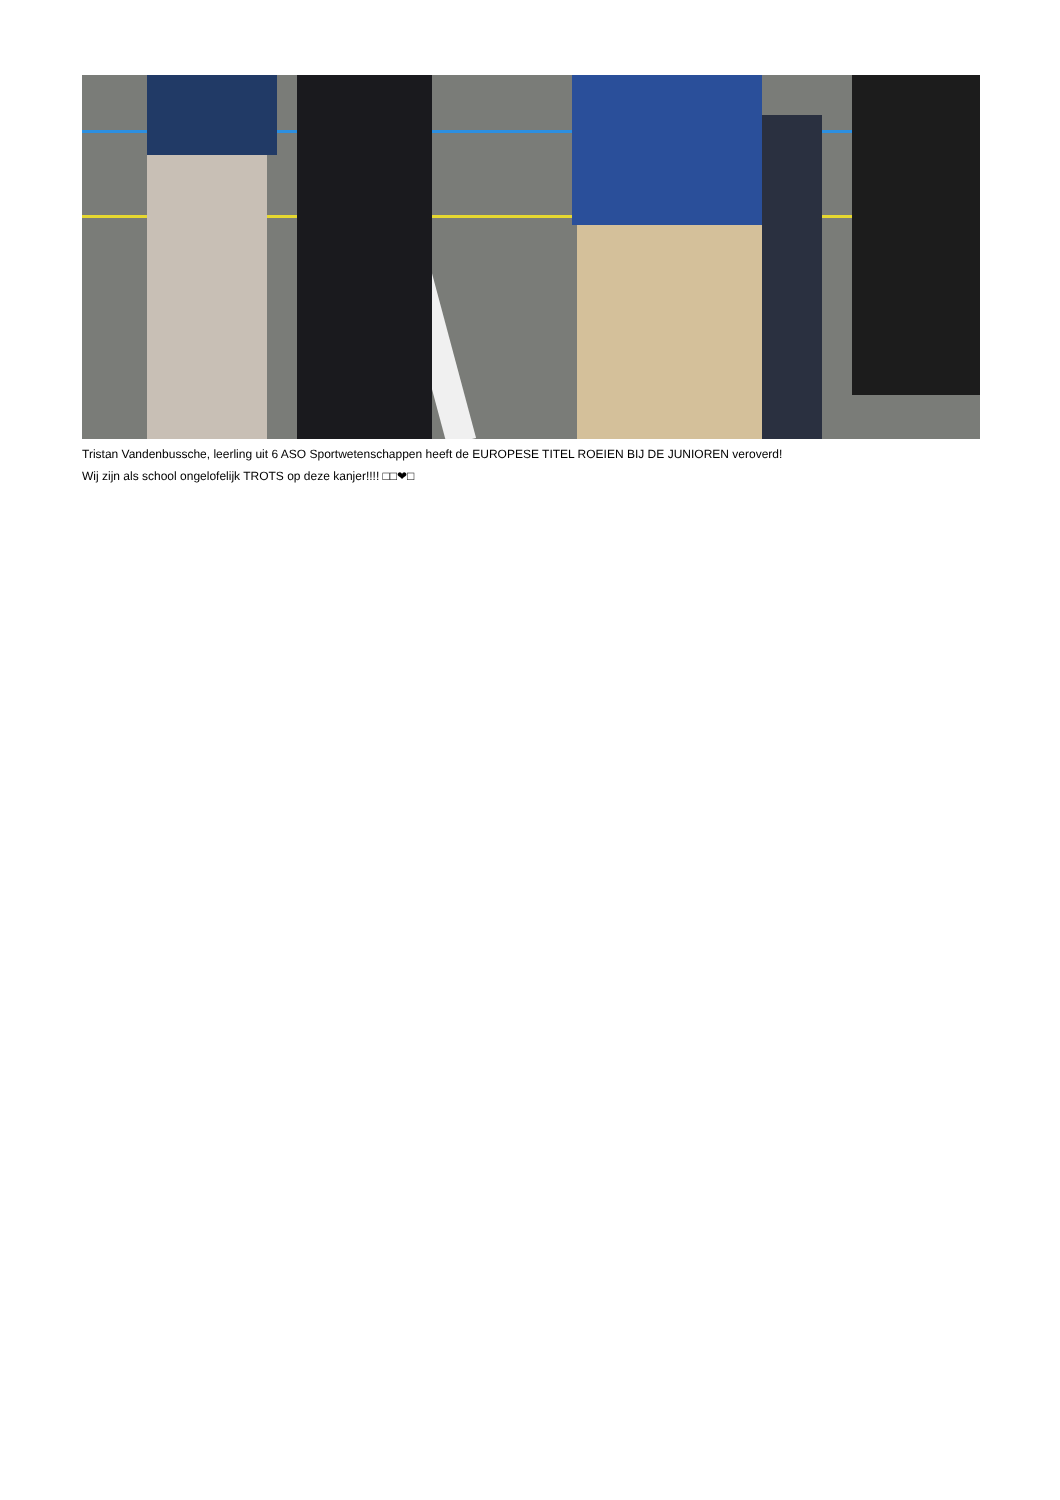Tristan Vandenbussche, leerling uit 6 ASO Sportwetenschappen heeft de EUROPESE TITEL ROEIEN BIJ DE JUNIOREN veroverd!
Wij zijn als school ongelofelijk TROTS op deze kanjer!!!! □□❤□